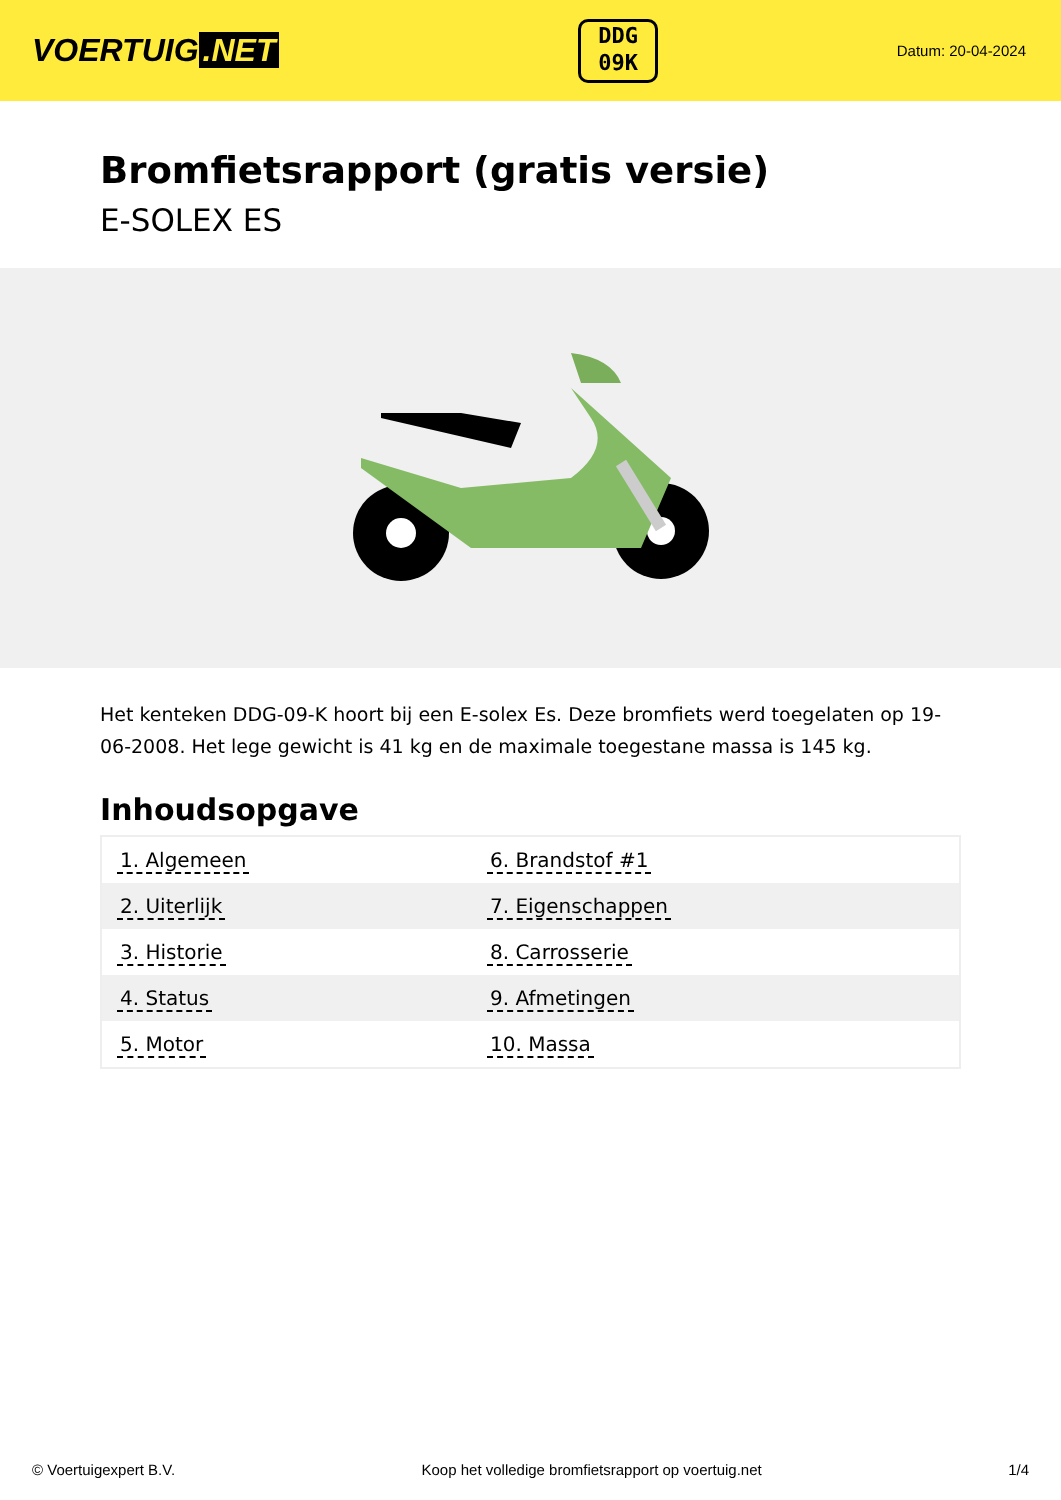VOERTUIG.NET
DDG
09K
Datum: 20-04-2024
Bromfietsrapport (gratis versie)
E-SOLEX ES
Het kenteken DDG-09-K hoort bij een E-solex Es. Deze bromfiets werd toegelaten op 19-06-2008. Het lege gewicht is 41 kg en de maximale toegestane massa is 145 kg.
Inhoudsopgave
| 1. Algemeen | 6. Brandstof #1 |
| 2. Uiterlijk | 7. Eigenschappen |
| 3. Historie | 8. Carrosserie |
| 4. Status | 9. Afmetingen |
| 5. Motor | 10. Massa |
© Voertuigexpert B.V. Koop het volledige bromfietsrapport op voertuig.net 1/4